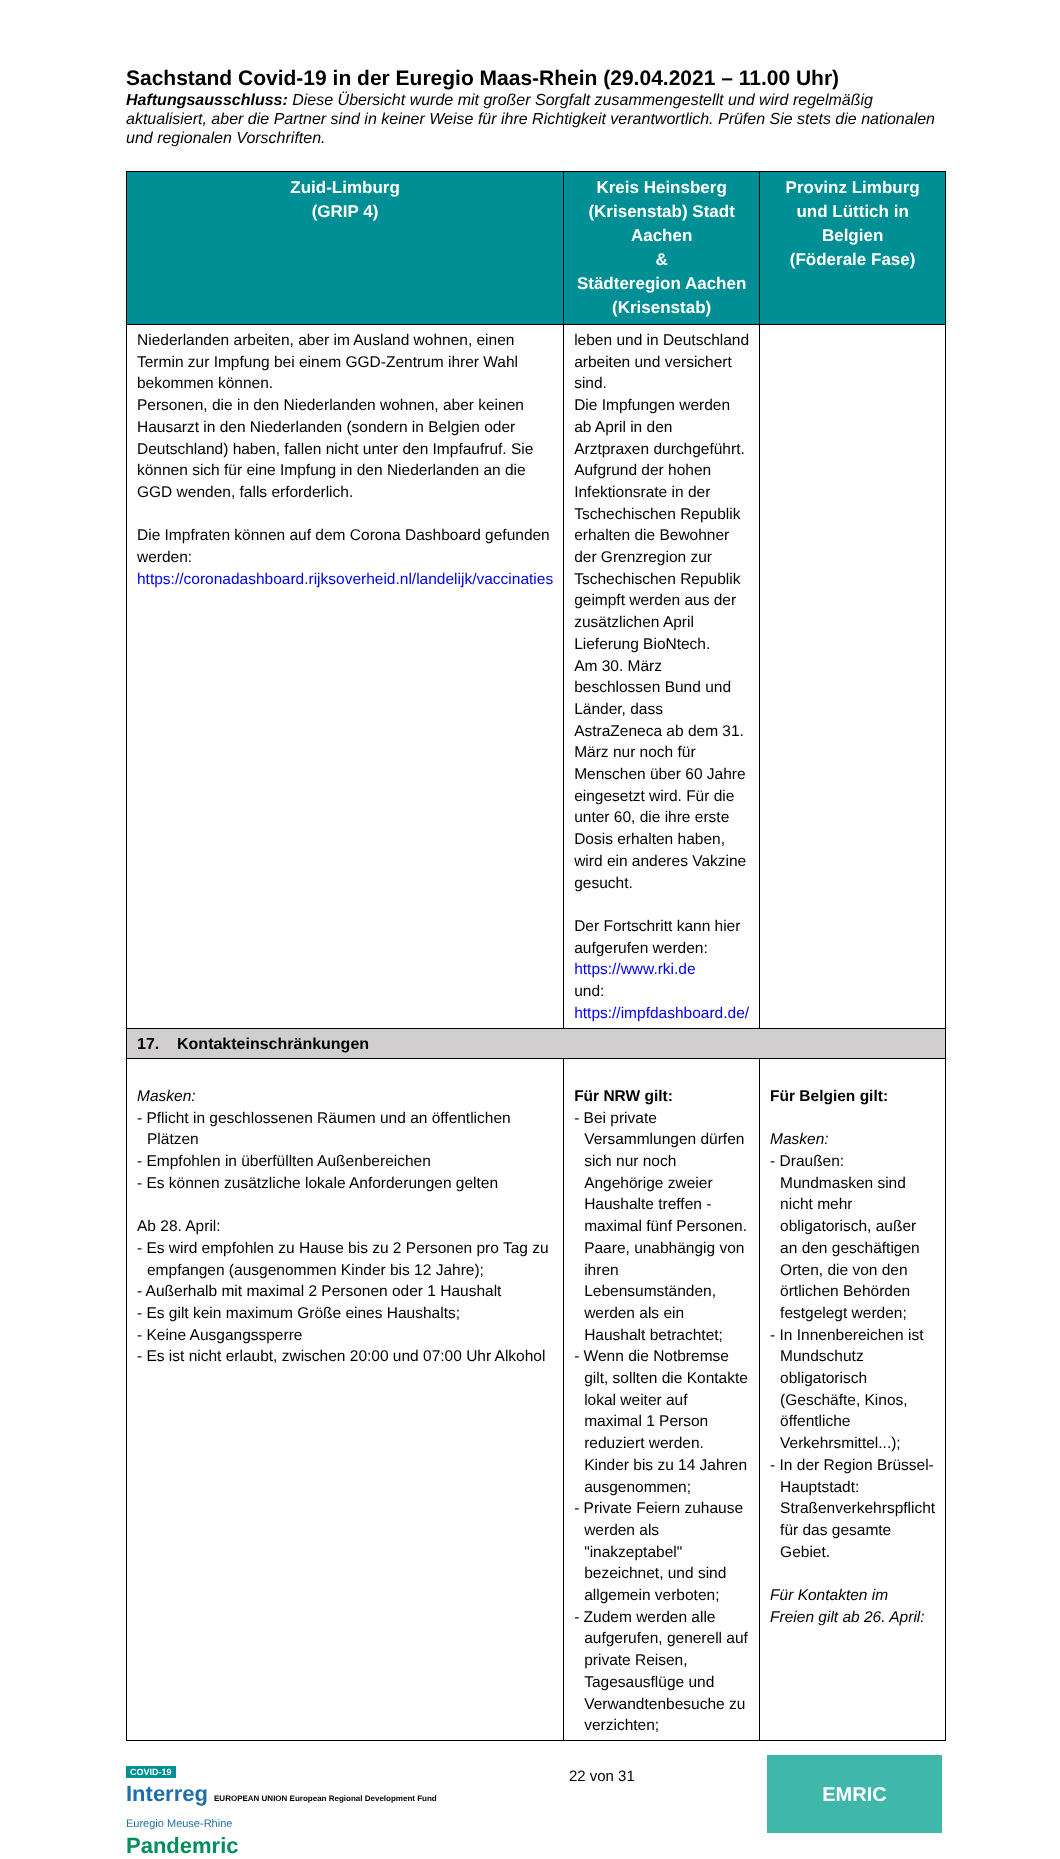Sachstand Covid-19 in der Euregio Maas-Rhein (29.04.2021 – 11.00 Uhr)
Haftungsausschluss: Diese Übersicht wurde mit großer Sorgfalt zusammengestellt und wird regelmäßig aktualisiert, aber die Partner sind in keiner Weise für ihre Richtigkeit verantwortlich. Prüfen Sie stets die nationalen und regionalen Vorschriften.
| Zuid-Limburg (GRIP 4) | Kreis Heinsberg (Krisenstab) Stadt Aachen & Städteregion Aachen (Krisenstab) | Provinz Limburg und Lüttich in Belgien (Föderale Fase) |
| --- | --- | --- |
| Niederlanden arbeiten, aber im Ausland wohnen, einen Termin zur Impfung bei einem GGD-Zentrum ihrer Wahl bekommen können. Personen, die in den Niederlanden wohnen, aber keinen Hausarzt in den Niederlanden (sondern in Belgien oder Deutschland) haben, fallen nicht unter den Impfaufruf. Sie können sich für eine Impfung in den Niederlanden an die GGD wenden, falls erforderlich. Die Impfraten können auf dem Corona Dashboard gefunden werden: https://coronadashboard.rijksoverheid.nl/landelijk/vaccinaties | leben und in Deutschland arbeiten und versichert sind. Die Impfungen werden ab April in den Arztpraxen durchgeführt. Aufgrund der hohen Infektionsrate in der Tschechischen Republik erhalten die Bewohner der Grenzregion zur Tschechischen Republik geimpft werden aus der zusätzlichen April Lieferung BioNtech. Am 30. März beschlossen Bund und Länder, dass AstraZeneca ab dem 31. März nur noch für Menschen über 60 Jahre eingesetzt wird. Für die unter 60, die ihre erste Dosis erhalten haben, wird ein anderes Vakzine gesucht. Der Fortschritt kann hier aufgerufen werden: https://www.rki.de und: https://impfdashboard.de/ | |
| 17. Kontakteinschränkungen | | |
| Masken: - Pflicht in geschlossenen Räumen und an öffentlichen Plätzen - Empfohlen in überfüllten Außenbereichen - Es können zusätzliche lokale Anforderungen gelten Ab 28. April: - Es wird empfohlen zu Hause bis zu 2 Personen pro Tag zu empfangen (ausgenommen Kinder bis 12 Jahre); - Außerhalb mit maximal 2 Personen oder 1 Haushalt - Es gilt kein maximum Größe eines Haushalts; - Keine Ausgangssperre - Es ist nicht erlaubt, zwischen 20:00 und 07:00 Uhr Alkohol | Für NRW gilt: - Bei private Versammlungen dürfen sich nur noch Angehörige zweier Haushalte treffen - maximal fünf Personen. Paare, unabhängig von ihren Lebensumständen, werden als ein Haushalt betrachtet; - Wenn die Notbremse gilt, sollten die Kontakte lokal weiter auf maximal 1 Person reduziert werden. Kinder bis zu 14 Jahren ausgenommen; - Private Feiern zuhause werden als "inakzeptabel" bezeichnet, und sind allgemein verboten; - Zudem werden alle aufgerufen, generell auf private Reisen, Tagesausflüge und Verwandtenbesuche zu verzichten; | Für Belgien gilt: Masken: - Draußen: Mundmasken sind nicht mehr obligatorisch, außer an den geschäftigen Orten, die von den örtlichen Behörden festgelegt werden; - In Innenbereichen ist Mundschutz obligatorisch (Geschäfte, Kinos, öffentliche Verkehrsmittel...); - In der Region Brüssel-Hauptstadt: Straßenverkehrspflicht für das gesamte Gebiet. Für Kontakten im Freien gilt ab 26. April: |
COVID-19
Interreg EUROPEAN UNION European Regional Development Fund
Euregio Meuse-Rhine
Pandemric
22 von 31
EMRIC